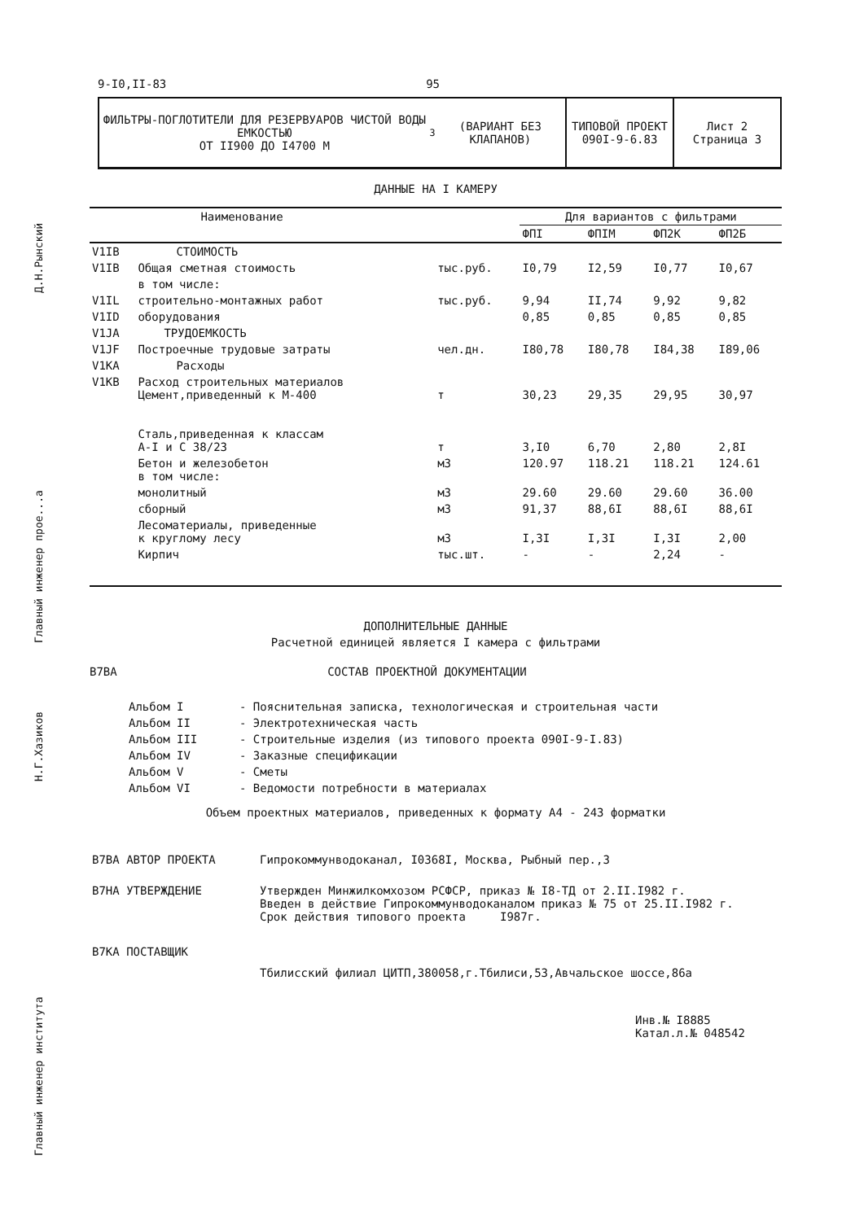Д.Н.Рынский
Главный инженер прое...а
Н.Г.Хазиков
Главный инженер института
9-I0,II-83 95
ФИЛЬТРЫ-ПОГЛОТИТЕЛИ ДЛЯ РЕЗЕРВУАРОВ ЧИСТОЙ ВОДЫ ЕМКОСТЬЮ
ОТ II900 ДО I4700 М<sup>3</sup> (ВАРИАНТ БЕЗ КЛАПАНОВ)
ТИПОВОЙ ПРОЕКТ
090I-9-6.83
Лист 2
Страница 3
ДАННЫЕ НА I КАМЕРУ
| | Наименование | | Для вариантов с фильтрами | | | |
| --- | --- | --- | --- | --- | --- | --- |
| | | | ФПI | ФПIМ | ФП2К | ФП2Б |
| V1IB | СТОИМОСТЬ | | | | | |
| V1IB | Общая сметная стоимость | тыс.руб. | I0,79 | I2,59 | I0,77 | I0,67 |
| | в том числе: | | | | | |
| V1IL | строительно-монтажных работ | тыс.руб. | 9,94 | II,74 | 9,92 | 9,82 |
| V1ID | оборудования | | 0,85 | 0,85 | 0,85 | 0,85 |
| V1JA | ТРУДОЕМКОСТЬ | | | | | |
| V1JF | Построечные трудовые затраты | чел.дн. | I80,78 | I80,78 | I84,38 | I89,06 |
| V1KA | Расходы | | | | | |
| V1KB | Расход строительных материалов Цемент,приведенный к М-400 | т | 30,23 | 29,35 | 29,95 | 30,97 |
| | Сталь,приведенная к классам А-I и С 38/23 | т | 3,I0 | 6,70 | 2,80 | 2,8I |
| | Бетон и железобетон в том числе: | м3 | 120.97 | 118.21 | 118.21 | 124.61 |
| | монолитный | м3 | 29.60 | 29.60 | 29.60 | 36.00 |
| | сборный | м3 | 91,37 | 88,6I | 88,6I | 88,6I |
| | Лесоматериалы, приведенные к круглому лесу | м3 | I,3I | I,3I | I,3I | 2,00 |
| | Кирпич | тыс.шт. | - | - | 2,24 | - |
ДОПОЛНИТЕЛЬНЫЕ ДАННЫЕ
Расчетной единицей является I камера с фильтрами
B7BA СОСТАВ ПРОЕКТНОЙ ДОКУМЕНТАЦИИ
| Альбом I | - Пояснительная записка, технологическая и строительная части |
| Альбом II | - Электротехническая часть |
| Альбом III | - Строительные изделия (из типового проекта 090I-9-I.83) |
| Альбом IV | - Заказные спецификации |
| Альбом V | - Сметы |
| Альбом VI | - Ведомости потребности в материалах |
Объем проектных материалов, приведенных к формату А4 - 243 форматки
| B7BA АВТОР ПРОЕКТА | Гипрокоммунводоканал, I0368I, Москва, Рыбный пер.,3 |
| B7HA УТВЕРЖДЕНИЕ | Утвержден Минжилкомхозом РСФСР, приказ № I8-ТД от 2.II.I982 г. Введен в действие Гипрокоммунводоканалом приказ № 75 от 25.II.I982 г. Срок действия типового проекта I987г. |
| B7KA ПОСТАВЩИК | |
| | Тбилисский филиал ЦИТП,380058,г.Тбилиси,53,Авчальское шоссе,86а |
Инв.№ I8885
Катал.л.№ 048542